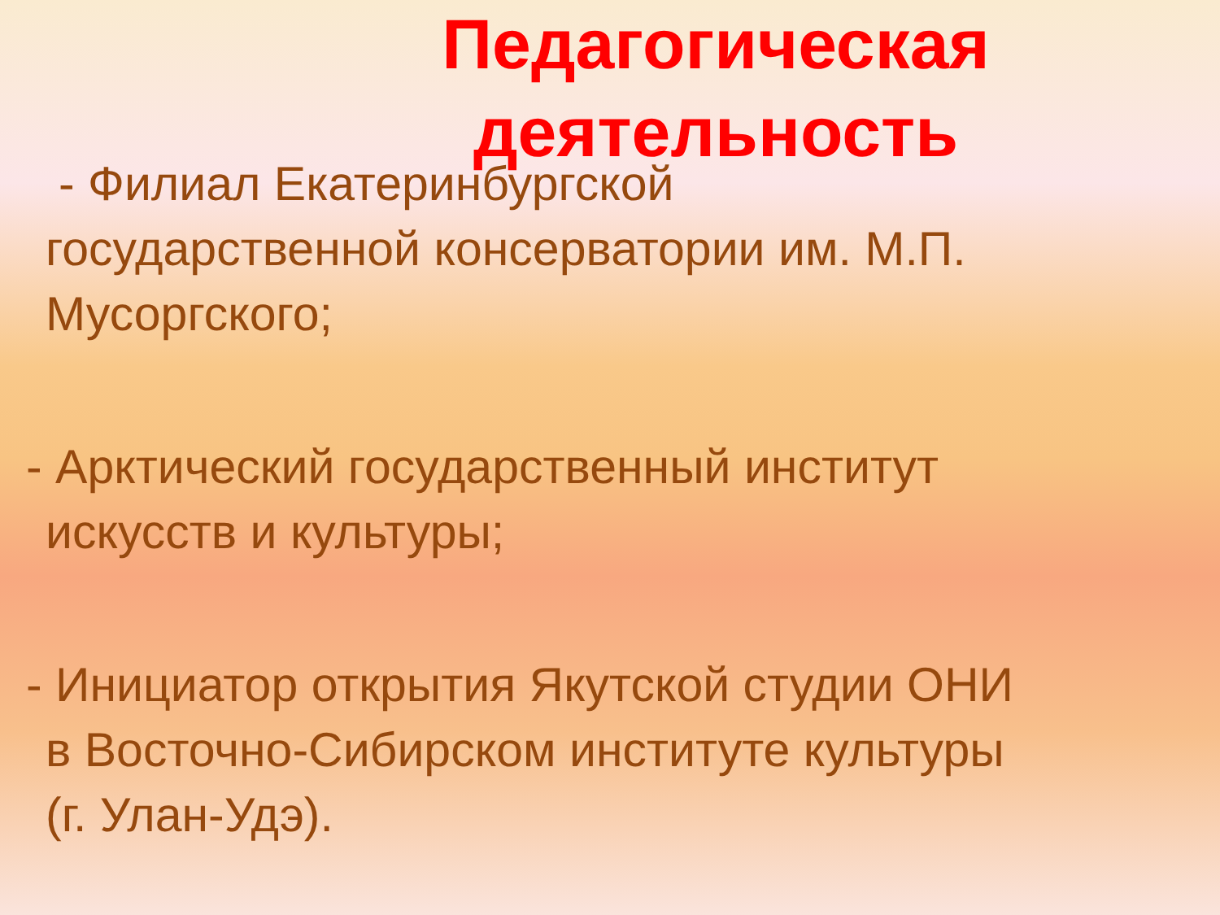Педагогическая
деятельность
- Филиал Екатеринбургской
государственной консерватории им. М.П.
Мусоргского;
- Арктический государственный институт
искусств и культуры;
- Инициатор открытия Якутской студии ОНИ
в Восточно-Сибирском институте культуры
(г. Улан-Удэ).